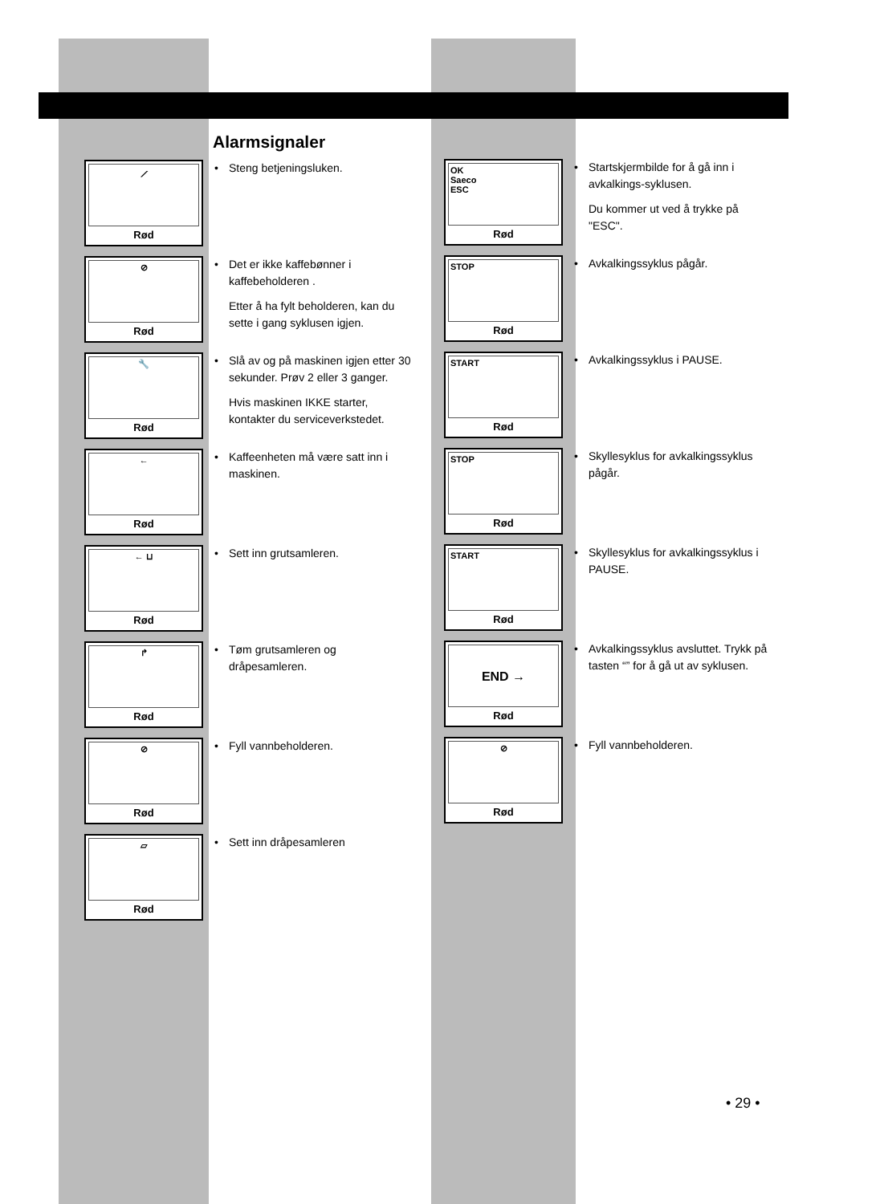Alarmsignaler
⟋
Rød
• Steng betjeningsluken.
⊘
Rød
• Det er ikke kaffebønner i kaffebeholderen .
Etter å ha fylt beholderen, kan du sette i gang syklusen igjen.
🔧
Rød
• Slå av og på maskinen igjen etter 30 sekunder. Prøv 2 eller 3 ganger.
Hvis maskinen IKKE starter, kontakter du serviceverkstedet.
←
Rød
• Kaffeenheten må være satt inn i maskinen.
← ⊔
Rød
• Sett inn grutsamleren.
↱
Rød
• Tøm grutsamleren og dråpesamleren.
⊘
Rød
• Fyll vannbeholderen.
▱
Rød
• Sett inn dråpesamleren
OK
Saeco
ESC
Rød
• Startskjermbilde for å gå inn i avkalkings-syklusen.
Du kommer ut ved å trykke på "ESC".
STOP
Rød
• Avkalkingssyklus pågår.
START
Rød
• Avkalkingssyklus i PAUSE.
STOP
Rød
• Skyllesyklus for avkalkingssyklus pågår.
START
Rød
• Skyllesyklus for avkalkingssyklus i PAUSE.
END →
Rød
• Avkalkingssyklus avsluttet. Trykk på tasten “” for å gå ut av syklusen.
⊘
Rød
• Fyll vannbeholderen.
• 29 •